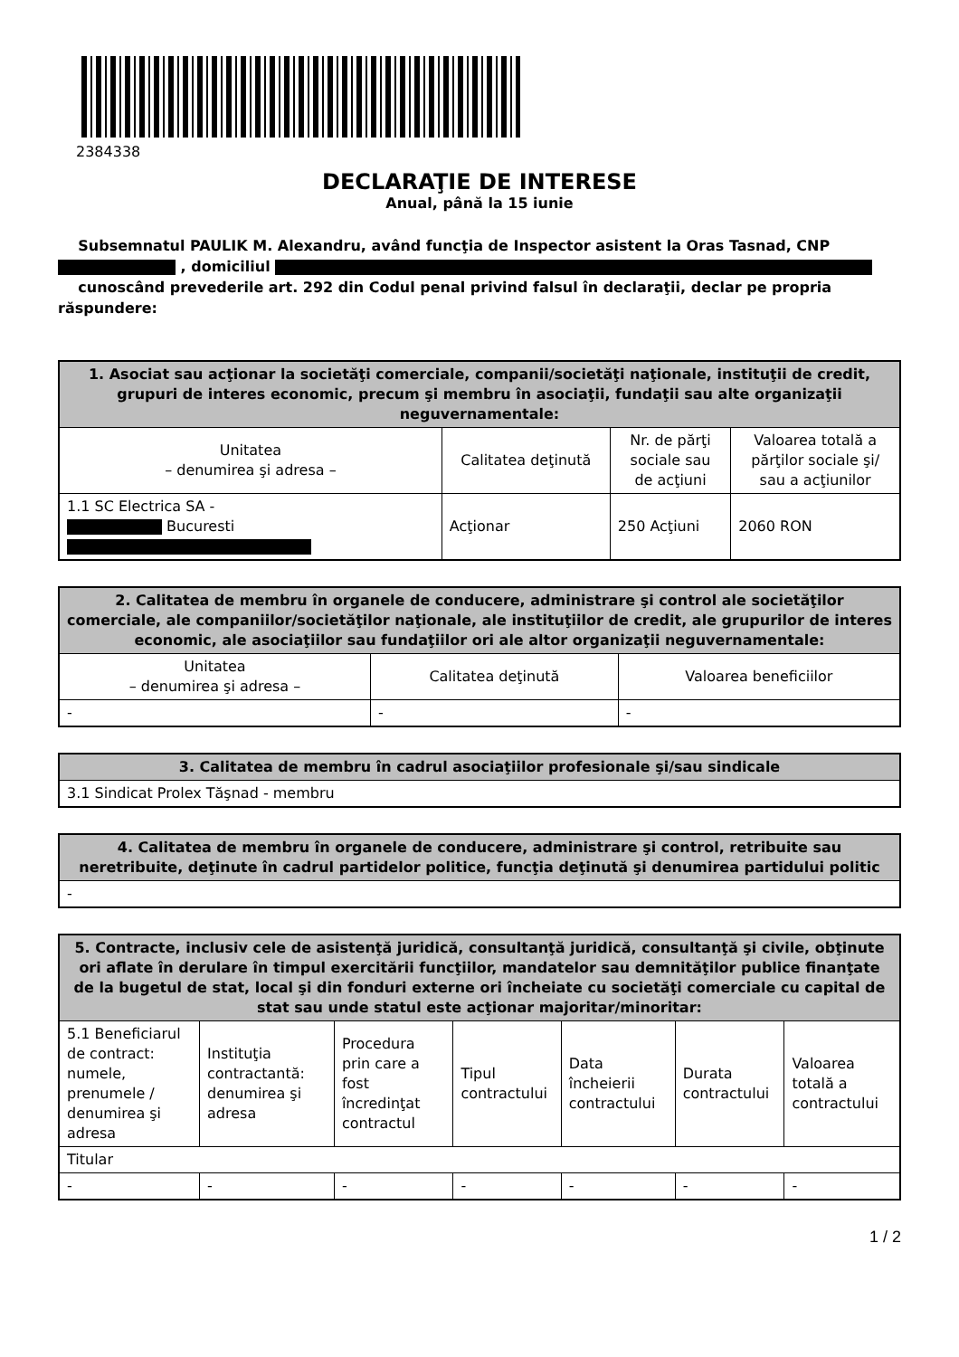2384338
DECLARAŢIE DE INTERESE
Anual, până la 15 iunie
Subsemnatul PAULIK M. Alexandru, având funcţia de Inspector asistent la Oras Tasnad, CNP
, domiciliul
cunoscând prevederile art. 292 din Codul penal privind falsul în declaraţii, declar pe propria răspundere:
| 1. Asociat sau acţionar la societăţi comerciale, companii/societăţi naţionale, instituţii de credit, grupuri de interes economic, precum şi membru în asociaţii, fundaţii sau alte organizaţii neguvernamentale: | | | |
| --- | --- | --- | --- |
| Unitatea – denumirea şi adresa – | Calitatea deţinută | Nr. de părţi sociale sau de acţiuni | Valoarea totală a părţilor sociale şi/ sau a acţiunilor |
| 1.1 SC Electrica SA - Bucuresti | Acţionar | 250 Acţiuni | 2060 RON |
| 2. Calitatea de membru în organele de conducere, administrare şi control ale societăţilor comerciale, ale companiilor/societăţilor naţionale, ale instituţiilor de credit, ale grupurilor de interes economic, ale asociaţiilor sau fundaţiilor ori ale altor organizaţii neguvernamentale: | | |
| --- | --- | --- |
| Unitatea – denumirea şi adresa – | Calitatea deţinută | Valoarea beneficiilor |
| - | - | - |
| 3. Calitatea de membru în cadrul asociaţiilor profesionale şi/sau sindicale |
| --- |
| 3.1 Sindicat Prolex Tăşnad - membru |
| 4. Calitatea de membru în organele de conducere, administrare şi control, retribuite sau neretribuite, deţinute în cadrul partidelor politice, funcţia deţinută şi denumirea partidului politic |
| --- |
| - |
| 5. Contracte, inclusiv cele de asistenţă juridică, consultanţă juridică, consultanţă şi civile, obţinute ori aflate în derulare în timpul exercitării funcţiilor, mandatelor sau demnităţilor publice finanţate de la bugetul de stat, local şi din fonduri externe ori încheiate cu societăţi comerciale cu capital de stat sau unde statul este acţionar majoritar/minoritar: | | | | | | |
| --- | --- | --- | --- | --- | --- | --- |
| 5.1 Beneficiarul de contract: numele, prenumele / denumirea şi adresa | Instituţia contractantă: denumirea şi adresa | Procedura prin care a fost încredinţat contractul | Tipul contractului | Data încheierii contractului | Durata contractului | Valoarea totală a contractului |
| Titular | | | | | | |
| - | - | - | - | - | - | - |
1 / 2